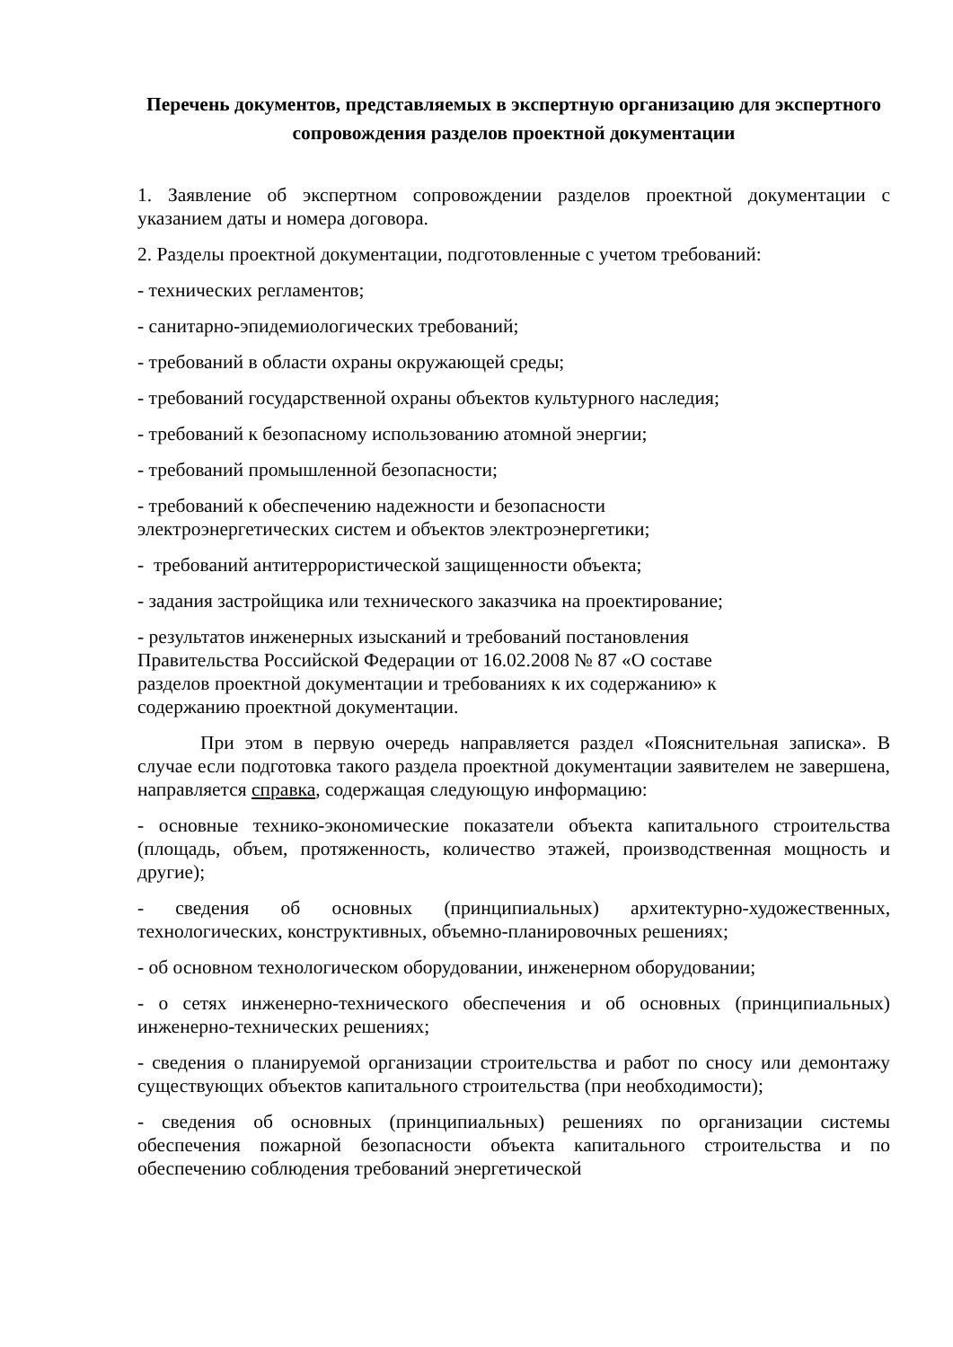Перечень документов, представляемых в экспертную организацию для экспертного сопровождения разделов проектной документации
1. Заявление об экспертном сопровождении разделов проектной документации с указанием даты и номера договора.
2. Разделы проектной документации, подготовленные с учетом требований:
- технических регламентов;
- санитарно-эпидемиологических требований;
- требований в области охраны окружающей среды;
- требований государственной охраны объектов культурного наследия;
- требований к безопасному использованию атомной энергии;
- требований промышленной безопасности;
- требований к обеспечению надежности и безопасности
электроэнергетических систем и объектов электроэнергетики;
- требований антитеррористической защищенности объекта;
- задания застройщика или технического заказчика на проектирование;
- результатов инженерных изысканий и требований постановления
Правительства Российской Федерации от 16.02.2008 № 87 «О составе
разделов проектной документации и требованиях к их содержанию» к
содержанию проектной документации.
При этом в первую очередь направляется раздел «Пояснительная записка». В случае если подготовка такого раздела проектной документации заявителем не завершена, направляется справка, содержащая следующую информацию:
- основные технико-экономические показатели объекта капитального строительства (площадь, объем, протяженность, количество этажей, производственная мощность и другие);
- сведения об основных (принципиальных) архитектурно-художественных, технологических, конструктивных, объемно-планировочных решениях;
- об основном технологическом оборудовании, инженерном оборудовании;
- о сетях инженерно-технического обеспечения и об основных (принципиальных) инженерно-технических решениях;
- сведения о планируемой организации строительства и работ по сносу или демонтажу существующих объектов капитального строительства (при необходимости);
- сведения об основных (принципиальных) решениях по организации системы обеспечения пожарной безопасности объекта капитального строительства и по обеспечению соблюдения требований энергетической